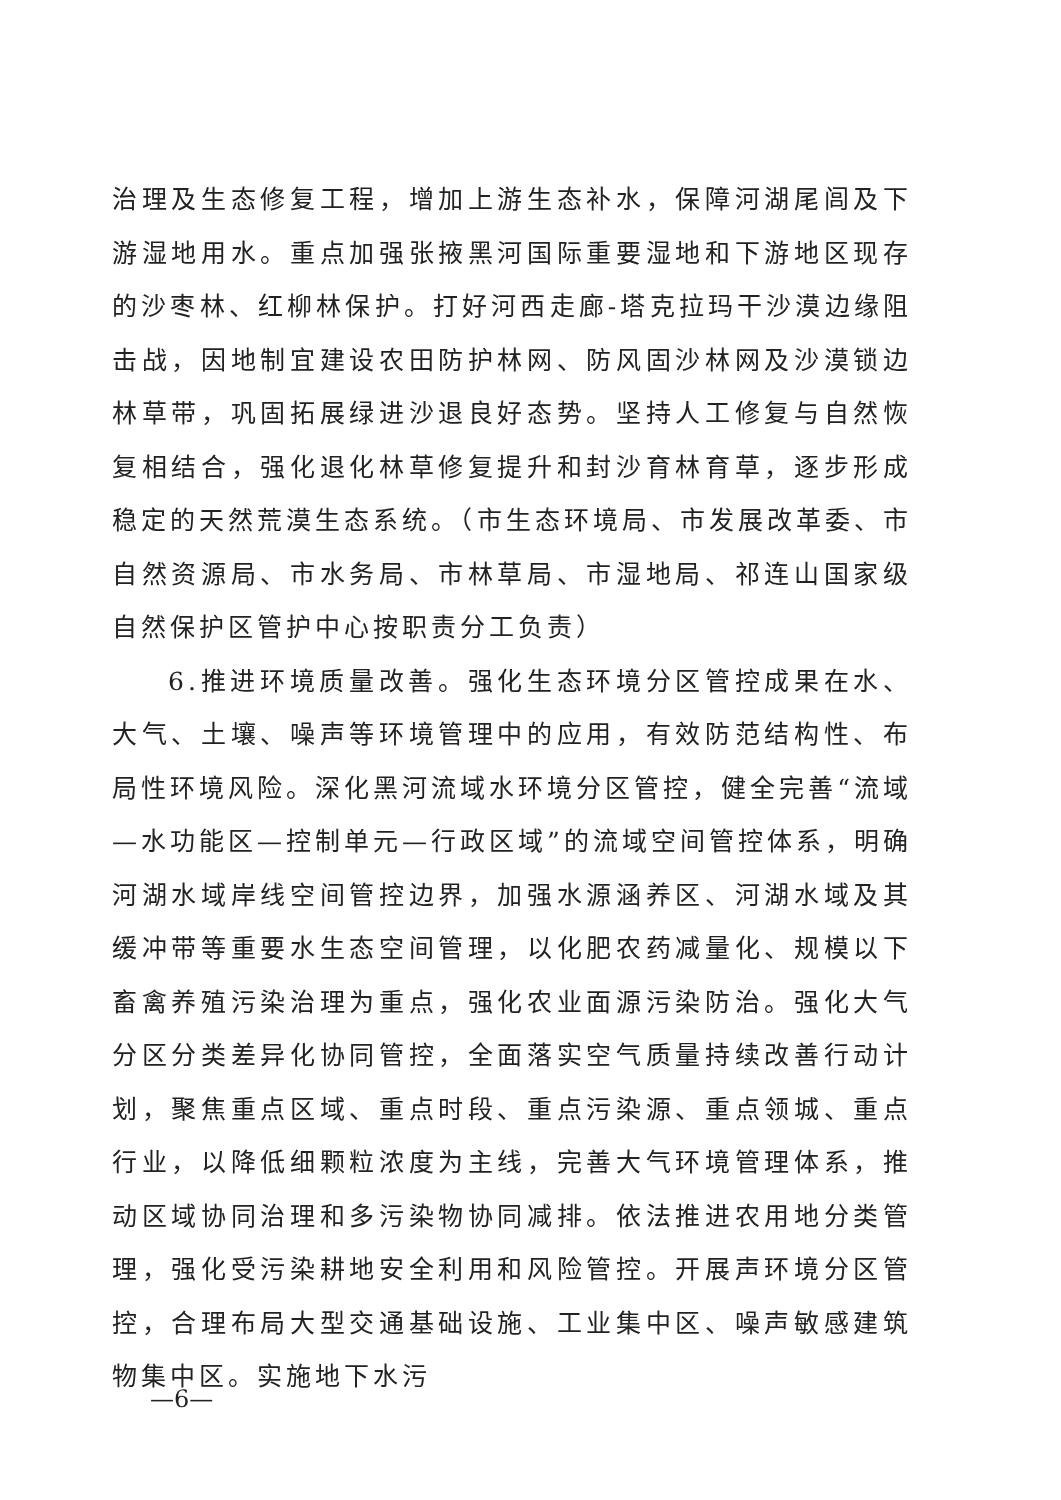治理及生态修复工程，增加上游生态补水，保障河湖尾闾及下游湿地用水。重点加强张掖黑河国际重要湿地和下游地区现存的沙枣林、红柳林保护。打好河西走廊-塔克拉玛干沙漠边缘阻击战，因地制宜建设农田防护林网、防风固沙林网及沙漠锁边林草带，巩固拓展绿进沙退良好态势。坚持人工修复与自然恢复相结合，强化退化林草修复提升和封沙育林育草，逐步形成稳定的天然荒漠生态系统。（市生态环境局、市发展改革委、市自然资源局、市水务局、市林草局、市湿地局、祁连山国家级自然保护区管护中心按职责分工负责）
6.推进环境质量改善。强化生态环境分区管控成果在水、大气、土壤、噪声等环境管理中的应用，有效防范结构性、布局性环境风险。深化黑河流域水环境分区管控，健全完善“流域—水功能区—控制单元—行政区域”的流域空间管控体系，明确河湖水域岸线空间管控边界，加强水源涵养区、河湖水域及其缓冲带等重要水生态空间管理，以化肥农药减量化、规模以下畜禽养殖污染治理为重点，强化农业面源污染防治。强化大气分区分类差异化协同管控，全面落实空气质量持续改善行动计划，聚焦重点区域、重点时段、重点污染源、重点领城、重点行业，以降低细颗粒浓度为主线，完善大气环境管理体系，推动区域协同治理和多污染物协同减排。依法推进农用地分类管理，强化受污染耕地安全利用和风险管控。开展声环境分区管控，合理布局大型交通基础设施、工业集中区、噪声敏感建筑物集中区。实施地下水污
—6—